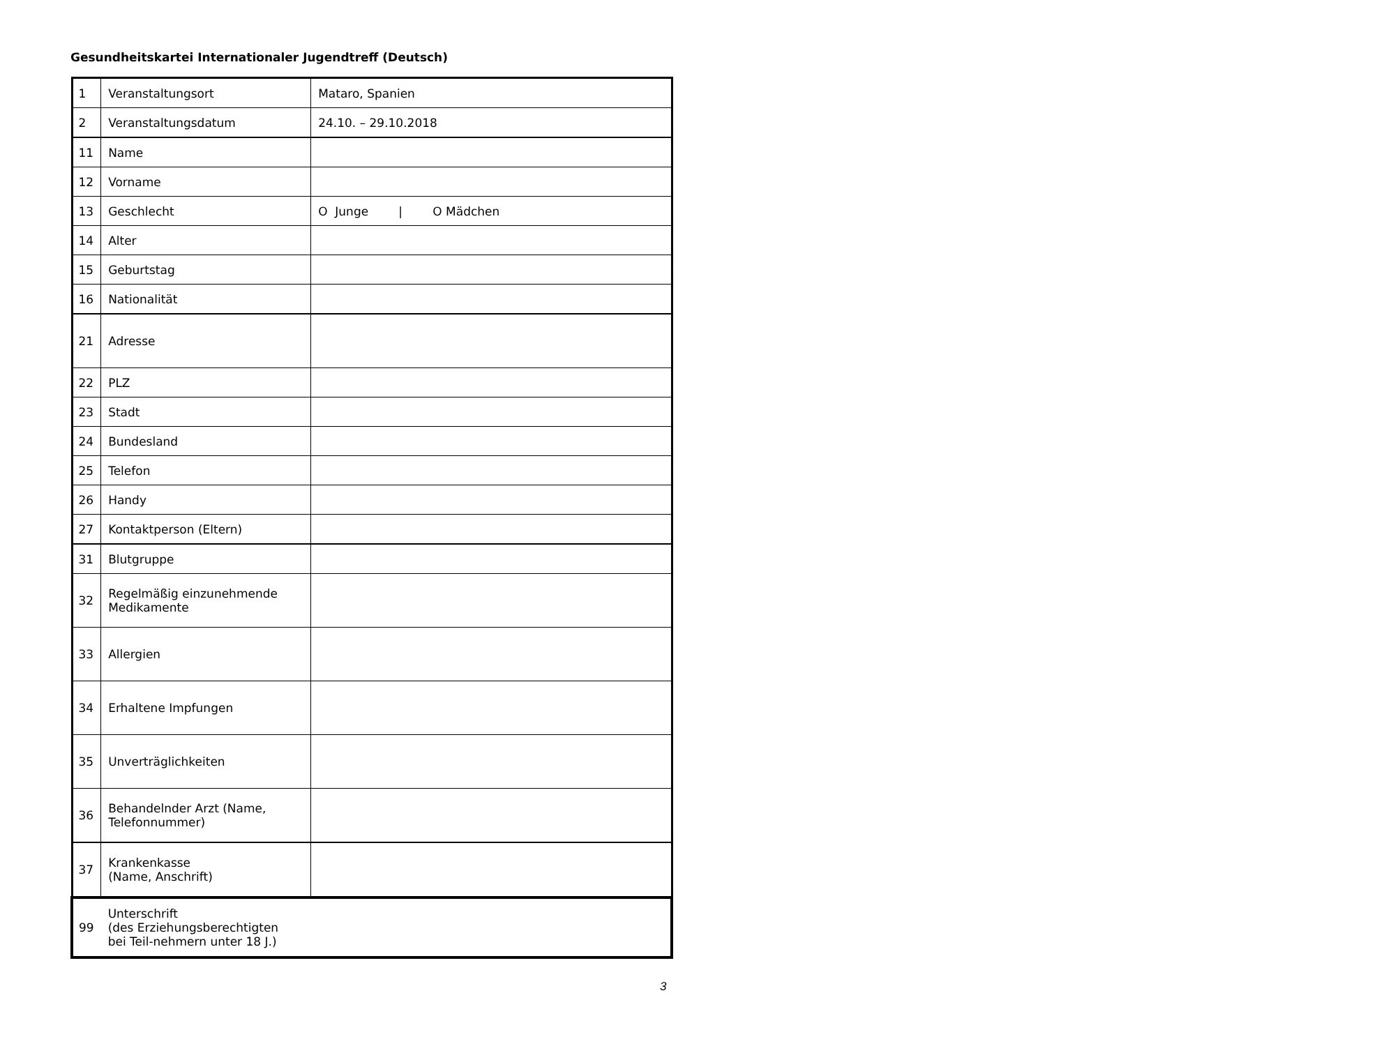Gesundheitskartei Internationaler Jugendtreff (Deutsch)
| 1 | Veranstaltungsort | Mataro, Spanien |
| 2 | Veranstaltungsdatum | 24.10. – 29.10.2018 |
| 11 | Name | |
| 12 | Vorname | |
| 13 | Geschlecht | O Junge / O Mädchen |
| 14 | Alter | |
| 15 | Geburtstag | |
| 16 | Nationalität | |
| 21 | Adresse | |
| 22 | PLZ | |
| 23 | Stadt | |
| 24 | Bundesland | |
| 25 | Telefon | |
| 26 | Handy | |
| 27 | Kontaktperson (Eltern) | |
| 31 | Blutgruppe | |
| 32 | Regelmäßig einzunehmende Medikamente | |
| 33 | Allergien | |
| 34 | Erhaltene Impfungen | |
| 35 | Unverträglichkeiten | |
| 36 | Behandelnder Arzt (Name, Telefonnummer) | |
| 37 | Krankenkasse (Name, Anschrift) | |
| 99 | Unterschrift (des Erziehungsberechtigten bei Teil-nehmern unter 18 J.) | |
3